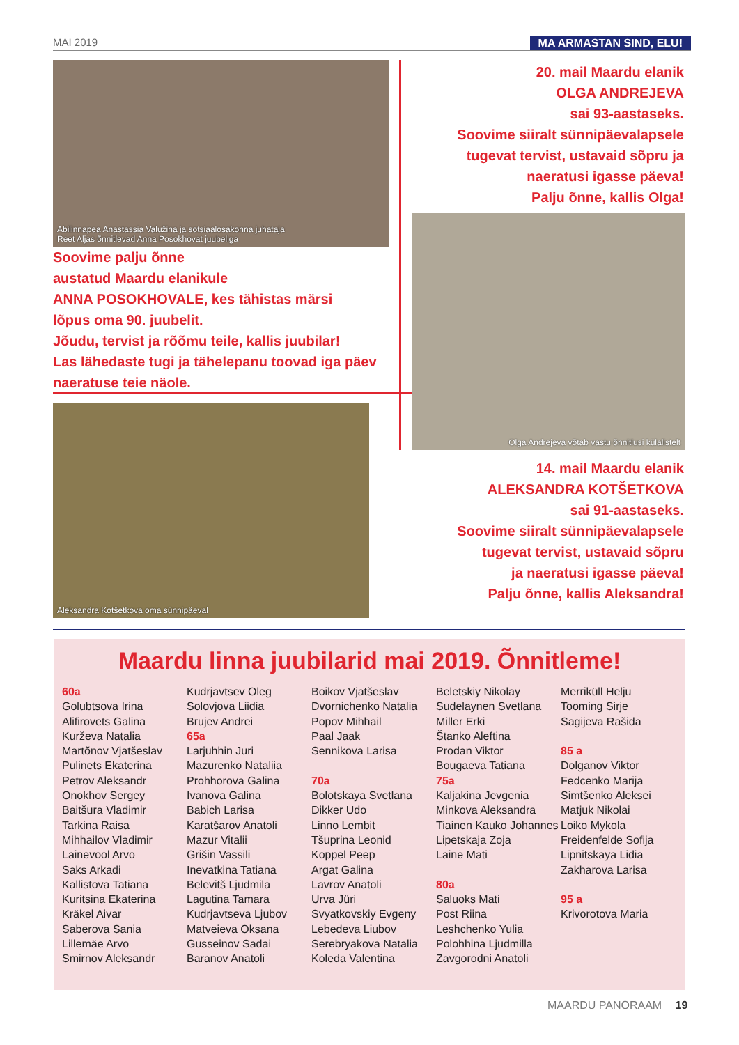MAI 2019 MA ARMASTAN SIND, ELU!
Abilinnapea Anastassia Valužina ja sotsiaalosakonna juhataja
Reet Aljas õnnitlevad Anna Posokhovat juubeliga
Soovime palju õnne
austatud Maardu elanikule
ANNA POSOKHOVALE, kes tähistas märsi
lõpus oma 90. juubelit.
Jõudu, tervist ja rõõmu teile, kallis juubilar!
Las lähedaste tugi ja tähelepanu toovad iga päev
naeratuse teie näole.
Aleksandra Kotšetkova oma sünnipäeval
20. mail Maardu elanik
OLGA ANDREJEVA
sai 93-aastaseks.
Soovime siiralt sünnipäevalapsele
tugevat tervist, ustavaid sõpru ja
naeratusi igasse päeva!
Palju õnne, kallis Olga!
Olga Andrejeva võtab vastu õnnitlusi külalistelt
14. mail Maardu elanik
ALEKSANDRA KOTŠETKOVA
sai 91-aastaseks.
Soovime siiralt sünnipäevalapsele
tugevat tervist, ustavaid sõpru
ja naeratusi igasse päeva!
Palju õnne, kallis Aleksandra!
Maardu linna juubilarid mai 2019. Õnnitleme!
60a
Golubtsova Irina
Alifirovets Galina
Kurževa Natalia
Martõnov Vjatšeslav
Pulinets Ekaterina
Petrov Aleksandr
Onokhov Sergey
Baitšura Vladimir
Tarkina Raisa
Mihhailov Vladimir
Lainevool Arvo
Saks Arkadi
Kallistova Tatiana
Kuritsina Ekaterina
Kräkel Aivar
Saberova Sania
Lillemäe Arvo
Smirnov Aleksandr
Kudrjavtsev Oleg
Solovjova Liidia
Brujev Andrei
65a
Larjuhhin Juri
Mazurenko Nataliia
Prohhorova Galina
Ivanova Galina
Babich Larisa
Karatšarov Anatoli
Mazur Vitalii
Grišin Vassili
Inevatkina Tatiana
Belevitš Ljudmila
Lagutina Tamara
Kudrjavtseva Ljubov
Matveieva Oksana
Gusseinov Sadai
Baranov Anatoli
Boikov Vjatšeslav
Dvornichenko Natalia
Popov Mihhail
Paal Jaak
Sennikova Larisa
70a
Bolotskaya Svetlana
Dikker Udo
Linno Lembit
Tšuprina Leonid
Koppel Peep
Argat Galina
Lavrov Anatoli
Urva Jüri
Svyatkovskiy Evgeny
Lebedeva Liubov
Serebryakova Natalia
Koleda Valentina
Beletskiy Nikolay
Sudelaynen Svetlana
Miller Erki
Štanko Aleftina
Prodan Viktor
Bougaeva Tatiana
75a
Kaljakina Jevgenia
Minkova Aleksandra
Tiainen Kauko Johannes
Lipetskaja Zoja
Laine Mati
80a
Saluoks Mati
Post Riina
Leshchenko Yulia
Polohhina Ljudmilla
Zavgorodni Anatoli
Merriküll Helju
Tooming Sirje
Sagijeva Rašida
85 a
Dolganov Viktor
Fedcenko Marija
Simtšenko Aleksei
Matjuk Nikolai
Loiko Mykola
Freidenfelde Sofija
Lipnitskaya Lidia
Zakharova Larisa
95 a
Krivorotova Maria
MAARDU PANORAAM 19